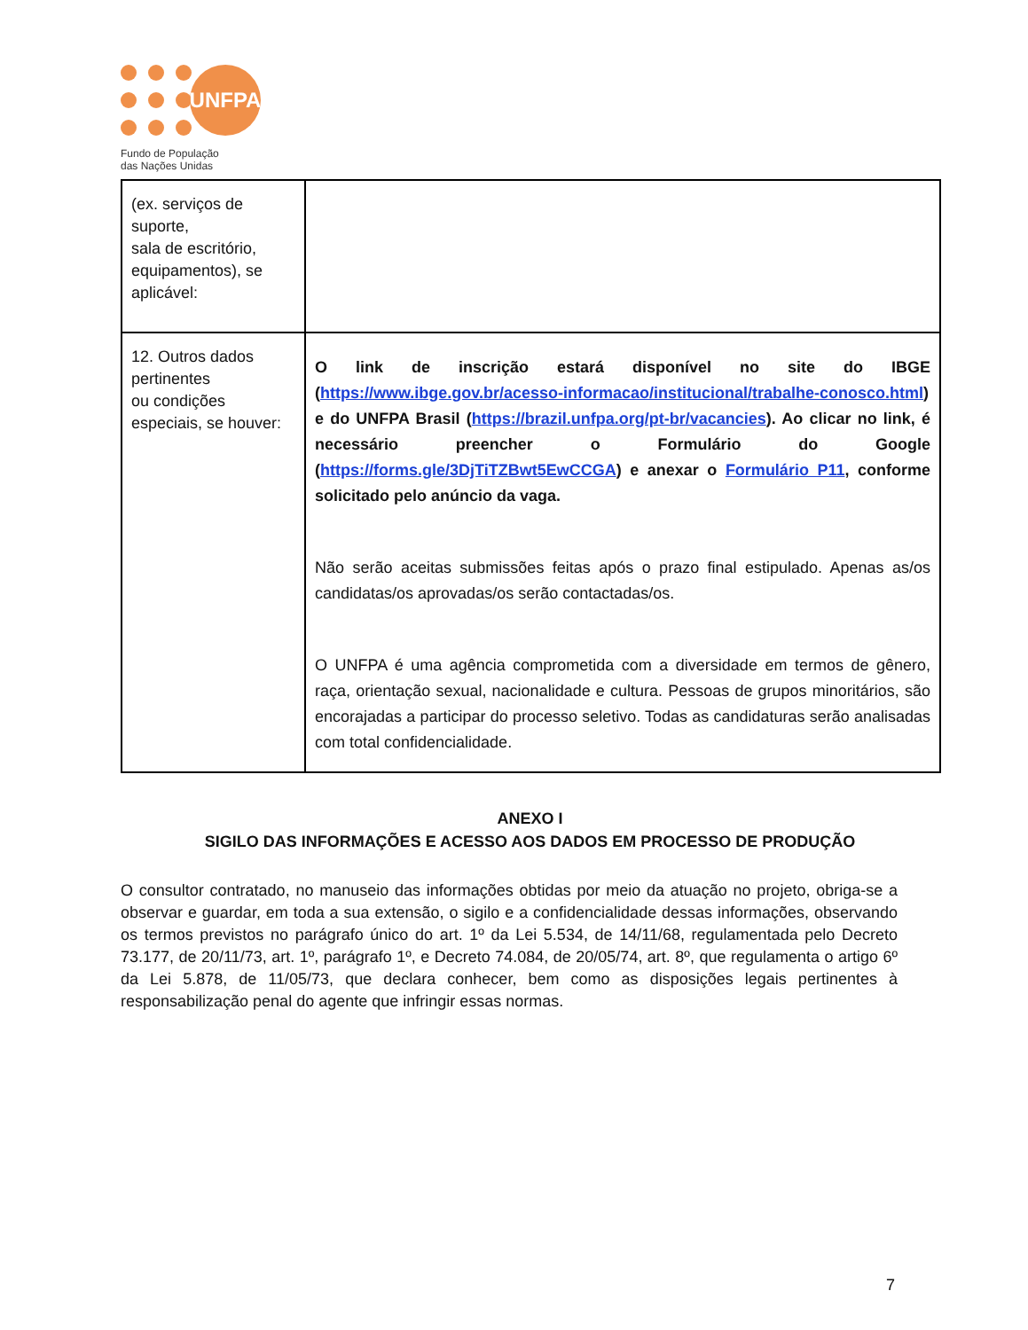UNFPA
Fundo de População
das Nações Unidas
| (ex. serviços de suporte, sala de escritório, equipamentos), se aplicável: | |
| 12. Outros dados pertinentes ou condições especiais, se houver: | O link de inscrição estará disponível no site do IBGE ( https://www.ibge.gov.br/acesso-informacao/institucional/trabalhe-conosco.html ) e do UNFPA Brasil ( https://brazil.unfpa.org/pt-br/vacancies ). Ao clicar no link, é necessário preencher o Formulário do Google ( https://forms.gle/3DjTiTZBwt5EwCCGA ) e anexar o Formulário P11 , conforme solicitado pelo anúncio da vaga. Não serão aceitas submissões feitas após o prazo final estipulado. Apenas as/os candidatas/os aprovadas/os serão contactadas/os. O UNFPA é uma agência comprometida com a diversidade em termos de gênero, raça, orientação sexual, nacionalidade e cultura. Pessoas de grupos minoritários, são encorajadas a participar do processo seletivo. Todas as candidaturas serão analisadas com total confidencialidade. |
ANEXO I
SIGILO DAS INFORMAÇÕES E ACESSO AOS DADOS EM PROCESSO DE PRODUÇÃO
O consultor contratado, no manuseio das informações obtidas por meio da atuação no projeto, obriga-se a observar e guardar, em toda a sua extensão, o sigilo e a confidencialidade dessas informações, observando os termos previstos no parágrafo único do art. 1º da Lei 5.534, de 14/11/68, regulamentada pelo Decreto 73.177, de 20/11/73, art. 1º, parágrafo 1º, e Decreto 74.084, de 20/05/74, art. 8º, que regulamenta o artigo 6º da Lei 5.878, de 11/05/73, que declara conhecer, bem como as disposições legais pertinentes à responsabilização penal do agente que infringir essas normas.
7